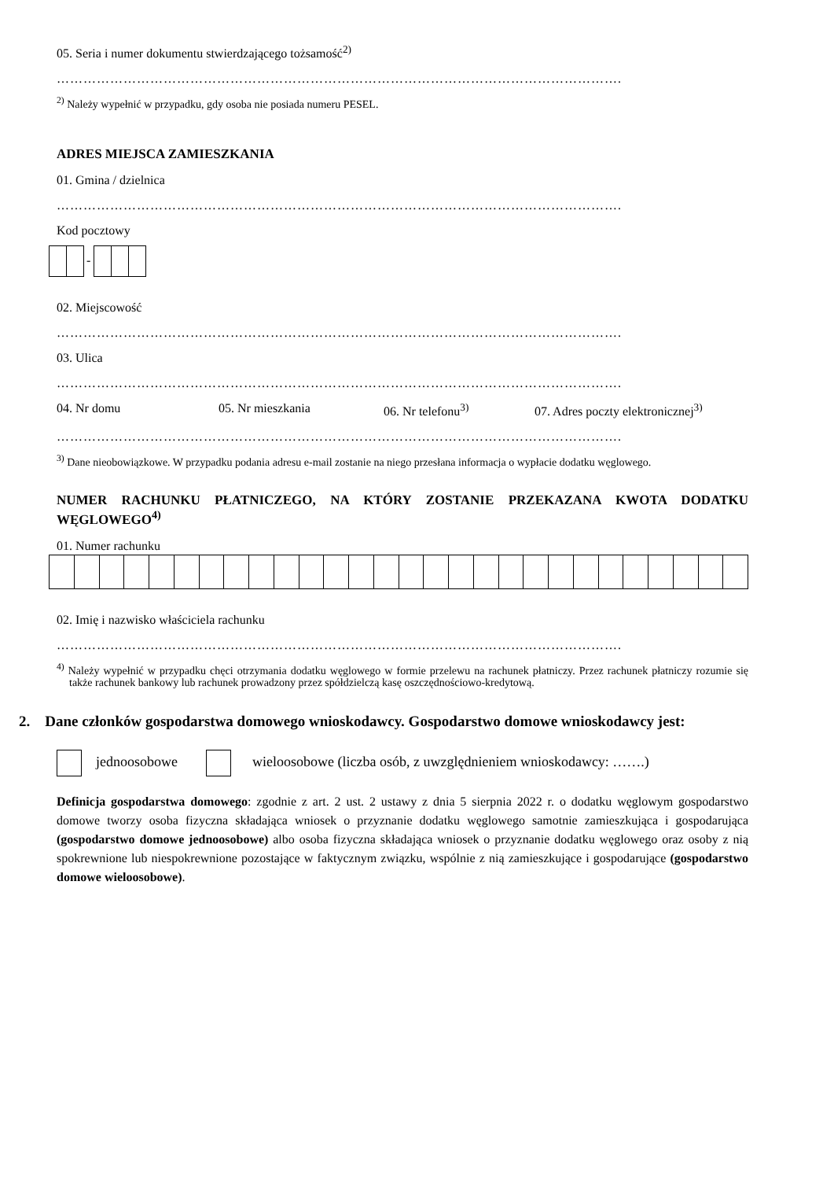05. Seria i numer dokumentu stwierdzającego tożsamość<sup>2)</sup>
……………………………………………………………………………………………………………….
<sup>2)</sup> Należy wypełnić w przypadku, gdy osoba nie posiada numeru PESEL.
ADRES MIEJSCA ZAMIESZKANIA
01. Gmina / dzielnica
……………………………………………………………………………………………………………….
Kod pocztowy
-
02. Miejscowość
……………………………………………………………………………………………………………….
03. Ulica
……………………………………………………………………………………………………………….
04. Nr domu 05. Nr mieszkania 06. Nr telefonu<sup>3)</sup> 07. Adres poczty elektronicznej<sup>3)</sup>
……………………………………………………………………………………………………………….
<sup>3)</sup> Dane nieobowiązkowe. W przypadku podania adresu e-mail zostanie na niego przesłana informacja o wypłacie dodatku węglowego.
NUMER RACHUNKU PŁATNICZEGO, NA KTÓRY ZOSTANIE PRZEKAZANA KWOTA DODATKU WĘGLOWEGO<sup>4)</sup>
01. Numer rachunku
02. Imię i nazwisko właściciela rachunku
……………………………………………………………………………………………………………….
<sup>4)</sup> Należy wypełnić w przypadku chęci otrzymania dodatku węglowego w formie przelewu na rachunek płatniczy. Przez rachunek płatniczy rozumie się także rachunek bankowy lub rachunek prowadzony przez spółdzielczą kasę oszczędnościowo-kredytową.
2. Dane członków gospodarstwa domowego wnioskodawcy. Gospodarstwo domowe wnioskodawcy jest:
jednoosobowe wieloosobowe (liczba osób, z uwzględnieniem wnioskodawcy: …….)
Definicja gospodarstwa domowego: zgodnie z art. 2 ust. 2 ustawy z dnia 5 sierpnia 2022 r. o dodatku węglowym gospodarstwo domowe tworzy osoba fizyczna składająca wniosek o przyznanie dodatku węglowego samotnie zamieszkująca i gospodarująca (gospodarstwo domowe jednoosobowe) albo osoba fizyczna składająca wniosek o przyznanie dodatku węglowego oraz osoby z nią spokrewnione lub niespokrewnione pozostające w faktycznym związku, wspólnie z nią zamieszkujące i gospodarujące (gospodarstwo domowe wieloosobowe).